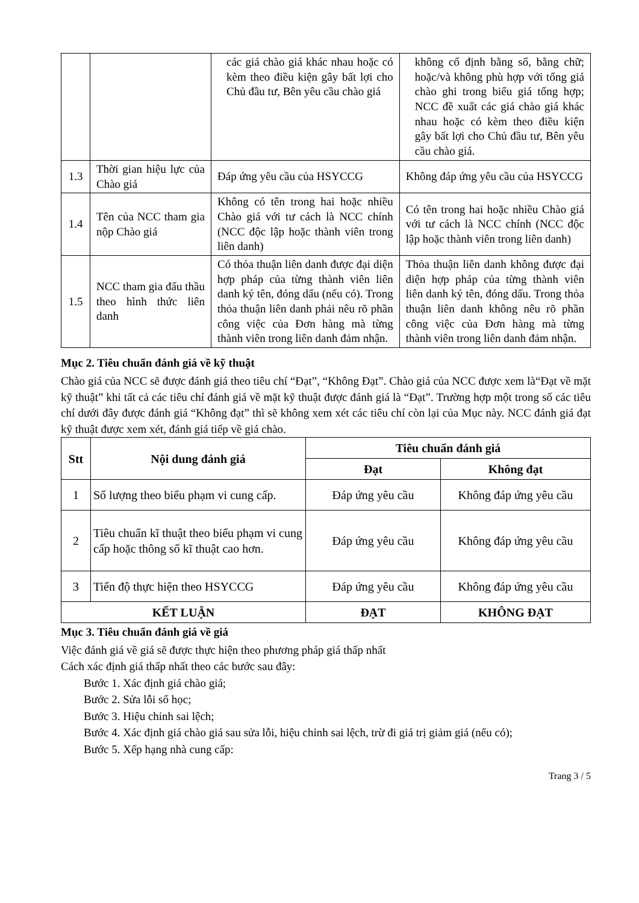| | | các giá chào giá khác nhau hoặc có kèm theo điều kiện gây bất lợi cho Chủ đầu tư, Bên yêu cầu chào giá | không cố định bằng số, bằng chữ; hoặc/và không phù hợp với tổng giá chào ghi trong biểu giá tổng hợp; NCC đề xuất các giá chào giá khác nhau hoặc có kèm theo điều kiện gây bất lợi cho Chủ đầu tư, Bên yêu cầu chào giá. |
| 1.3 | Thời gian hiệu lực của Chào giá | Đáp ứng yêu cầu của HSYCCG | Không đáp ứng yêu cầu của HSYCCG |
| 1.4 | Tên của NCC tham gia nộp Chào giá | Không có tên trong hai hoặc nhiều Chào giá với tư cách là NCC chính (NCC độc lập hoặc thành viên trong liên danh) | Có tên trong hai hoặc nhiều Chào giá với tư cách là NCC chính (NCC độc lập hoặc thành viên trong liên danh) |
| 1.5 | NCC tham gia đấu thầu theo hình thức liên danh | Có thỏa thuận liên danh được đại diện hợp pháp của từng thành viên liên danh ký tên, đóng dấu (nếu có). Trong thỏa thuận liên danh phải nêu rõ phần công việc của Đơn hàng mà từng thành viên trong liên danh đảm nhận. | Thỏa thuận liên danh không được đại diện hợp pháp của từng thành viên liên danh ký tên, đóng dấu. Trong thỏa thuận liên danh không nêu rõ phần công việc của Đơn hàng mà từng thành viên trong liên danh đảm nhận. |
Mục 2. Tiêu chuẩn đánh giá về kỹ thuật
Chào giá của NCC sẽ được đánh giá theo tiêu chí “Đạt”, “Không Đạt”. Chào giá của NCC được xem là“Đạt về mặt kỹ thuật” khi tất cả các tiêu chí đánh giá về mặt kỹ thuật được đánh giá là “Đạt”. Trường hợp một trong số các tiêu chí dưới đây được đánh giá “Không đạt” thì sẽ không xem xét các tiêu chí còn lại của Mục này. NCC đánh giá đạt kỹ thuật được xem xét, đánh giá tiếp về giá chào.
| Stt | Nội dung đánh giá | Tiêu chuẩn đánh giá | |
| --- | --- | --- | --- |
| | | Đạt | Không đạt |
| 1 | Số lượng theo biểu phạm vi cung cấp. | Đáp ứng yêu cầu | Không đáp ứng yêu cầu |
| 2 | Tiêu chuẩn kĩ thuật theo biểu phạm vi cung cấp hoặc thông số kĩ thuật cao hơn. | Đáp ứng yêu cầu | Không đáp ứng yêu cầu |
| 3 | Tiến độ thực hiện theo HSYCCG | Đáp ứng yêu cầu | Không đáp ứng yêu cầu |
| KẾT LUẬN | | ĐẠT | KHÔNG ĐẠT |
Mục 3. Tiêu chuẩn đánh giá về giá
Việc đánh giá về giá sẽ được thực hiện theo phương pháp giá thấp nhất
Cách xác định giá thấp nhất theo các bước sau đây:
Bước 1. Xác định giá chào giá;
Bước 2. Sửa lỗi số học;
Bước 3. Hiệu chỉnh sai lệch;
Bước 4. Xác định giá chào giá sau sửa lỗi, hiệu chỉnh sai lệch, trừ đi giá trị giảm giá (nếu có);
Bước 5. Xếp hạng nhà cung cấp:
Trang 3 / 5